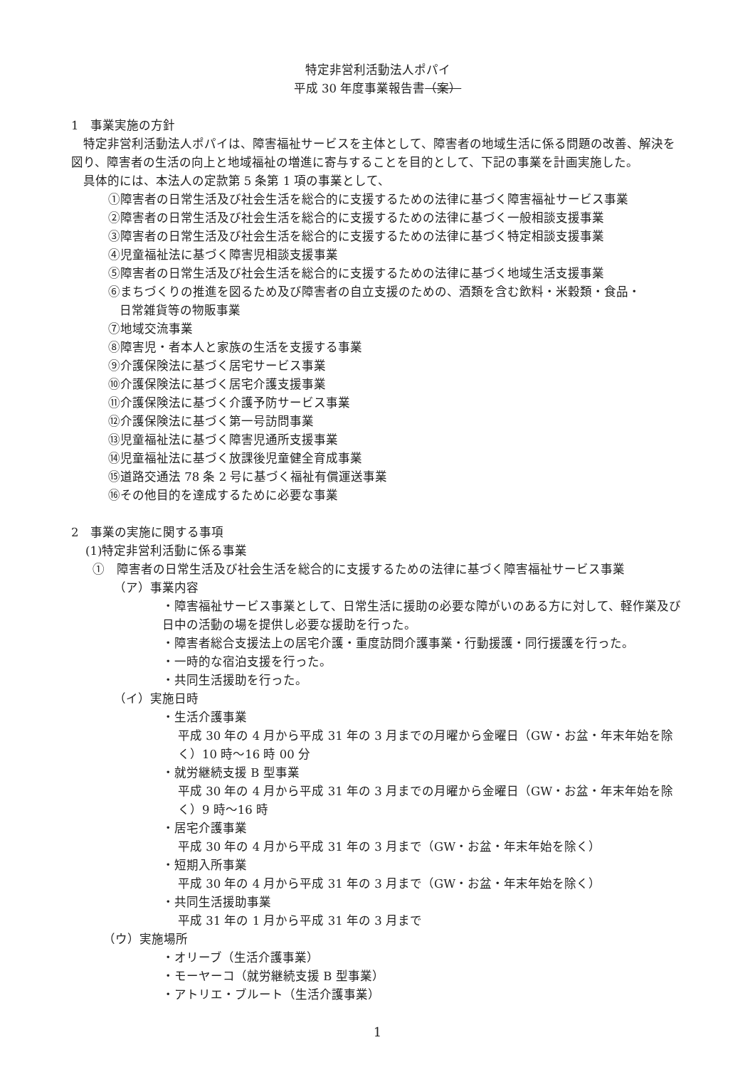特定非営利活動法人ポパイ
平成 30 年度事業報告書（案）
1　事業実施の方針
特定非営利活動法人ポパイは、障害福祉サービスを主体として、障害者の地域生活に係る問題の改善、解決を図り、障害者の生活の向上と地域福祉の増進に寄与することを目的として、下記の事業を計画実施した。
具体的には、本法人の定款第 5 条第 1 項の事業として、
①障害者の日常生活及び社会生活を総合的に支援するための法律に基づく障害福祉サービス事業
②障害者の日常生活及び社会生活を総合的に支援するための法律に基づく一般相談支援事業
③障害者の日常生活及び社会生活を総合的に支援するための法律に基づく特定相談支援事業
④児童福祉法に基づく障害児相談支援事業
⑤障害者の日常生活及び社会生活を総合的に支援するための法律に基づく地域生活支援事業
⑥まちづくりの推進を図るため及び障害者の自立支援のための、酒類を含む飲料・米穀類・食品・
日常雑貨等の物販事業
⑦地域交流事業
⑧障害児・者本人と家族の生活を支援する事業
⑨介護保険法に基づく居宅サービス事業
⑩介護保険法に基づく居宅介護支援事業
⑪介護保険法に基づく介護予防サービス事業
⑫介護保険法に基づく第一号訪問事業
⑬児童福祉法に基づく障害児通所支援事業
⑭児童福祉法に基づく放課後児童健全育成事業
⑮道路交通法 78 条 2 号に基づく福祉有償運送事業
⑯その他目的を達成するために必要な事業
2　事業の実施に関する事項
(1)特定非営利活動に係る事業
①　障害者の日常生活及び社会生活を総合的に支援するための法律に基づく障害福祉サービス事業
（ア）事業内容
・障害福祉サービス事業として、日常生活に援助の必要な障がいのある方に対して、軽作業及び日中の活動の場を提供し必要な援助を行った。
・障害者総合支援法上の居宅介護・重度訪問介護事業・行動援護・同行援護を行った。
・一時的な宿泊支援を行った。
・共同生活援助を行った。
（イ）実施日時
・生活介護事業
平成 30 年の 4 月から平成 31 年の 3 月までの月曜から金曜日（GW・お盆・年末年始を除く）10 時～16 時 00 分
・就労継続支援 B 型事業
平成 30 年の 4 月から平成 31 年の 3 月までの月曜から金曜日（GW・お盆・年末年始を除く）9 時～16 時
・居宅介護事業
平成 30 年の 4 月から平成 31 年の 3 月まで（GW・お盆・年末年始を除く）
・短期入所事業
平成 30 年の 4 月から平成 31 年の 3 月まで（GW・お盆・年末年始を除く）
・共同生活援助事業
平成 31 年の 1 月から平成 31 年の 3 月まで
（ウ）実施場所
・オリーブ（生活介護事業）
・モーヤーコ（就労継続支援 B 型事業）
・アトリエ・ブルート（生活介護事業）
1